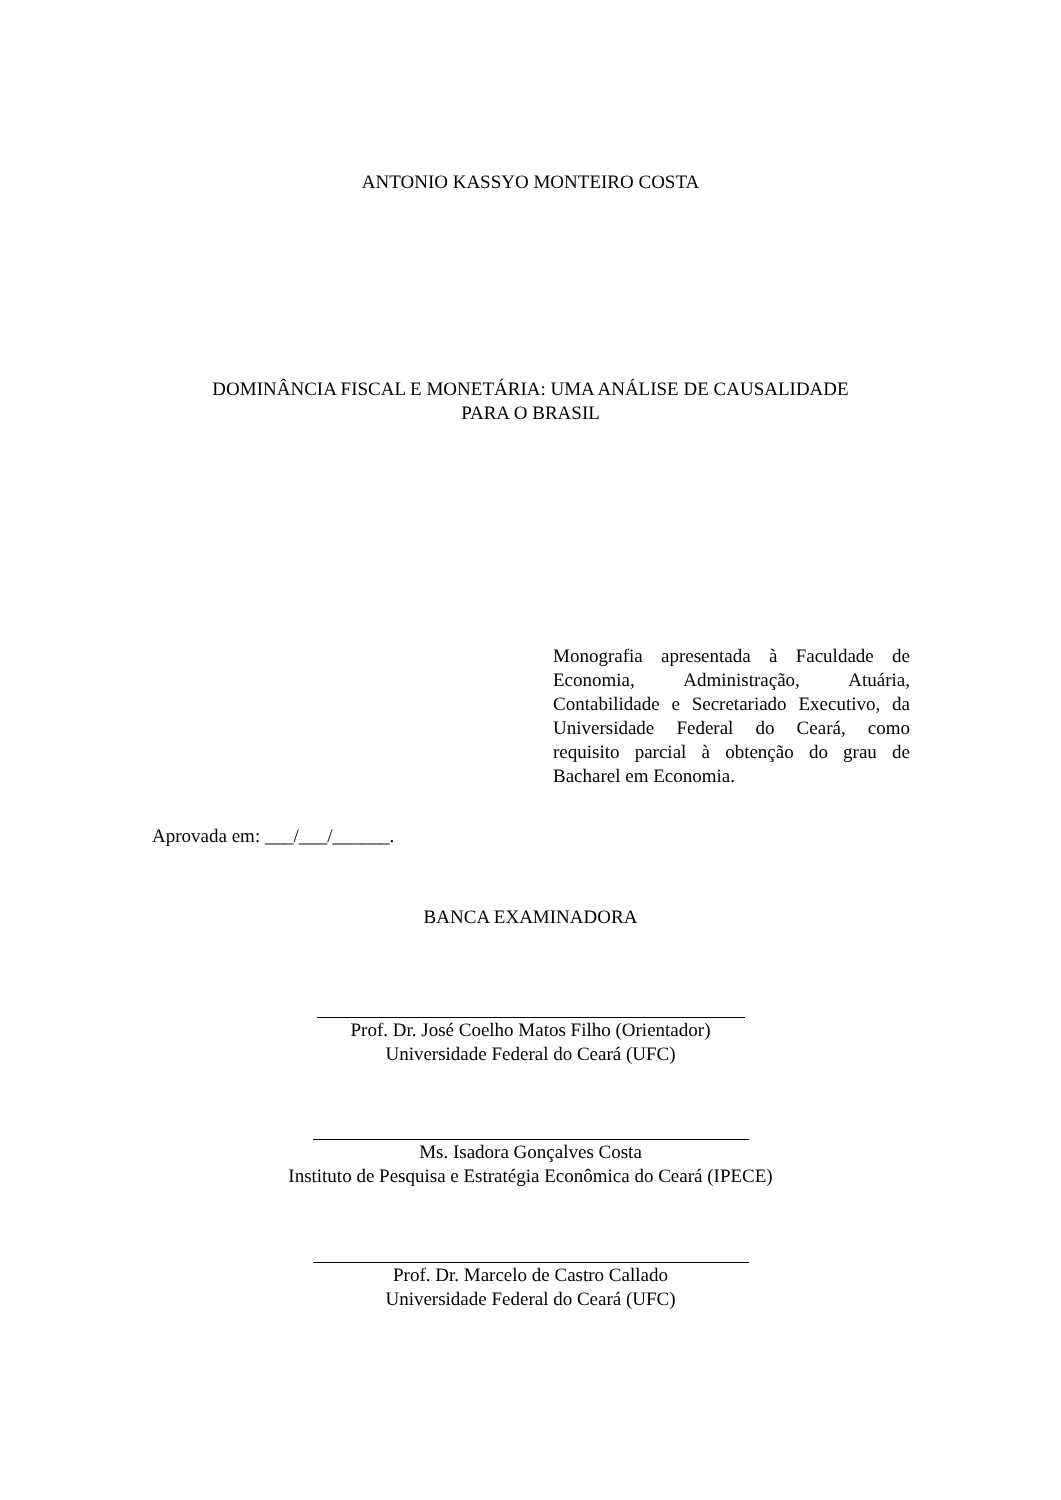ANTONIO KASSYO MONTEIRO COSTA
DOMINÂNCIA FISCAL E MONETÁRIA: UMA ANÁLISE DE CAUSALIDADE
PARA O BRASIL
Monografia apresentada à Faculdade de Economia, Administração, Atuária, Contabilidade e Secretariado Executivo, da Universidade Federal do Ceará, como requisito parcial à obtenção do grau de Bacharel em Economia.
Aprovada em: ___/___/______.
BANCA EXAMINADORA
Prof. Dr. José Coelho Matos Filho (Orientador)
Universidade Federal do Ceará (UFC)
Ms. Isadora Gonçalves Costa
Instituto de Pesquisa e Estratégia Econômica do Ceará (IPECE)
Prof. Dr. Marcelo de Castro Callado
Universidade Federal do Ceará (UFC)